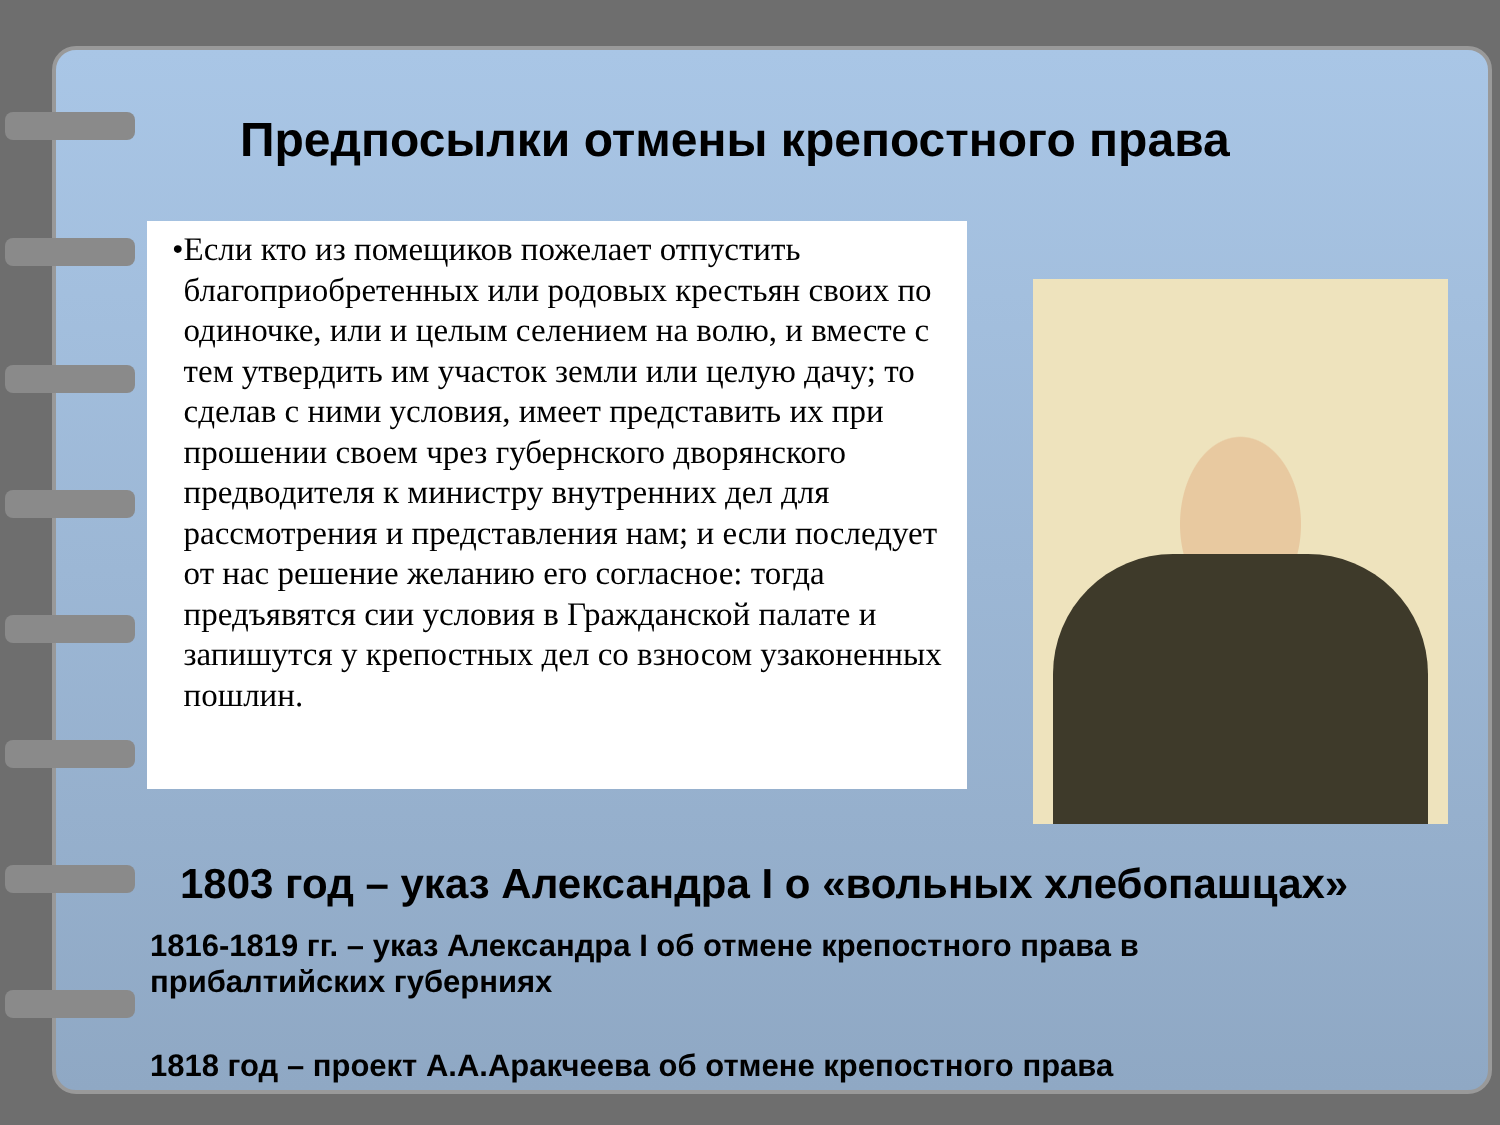Предпосылки отмены крепостного права
• Если кто из помещиков пожелает отпустить благоприобретенных или родовых крестьян своих по одиночке, или и целым селением на волю, и вместе с тем утвердить им участок земли или целую дачу; то сделав с ними условия, имеет представить их при прошении своем чрез губернского дворянского предводителя к министру внутренних дел для рассмотрения и представления нам; и если последует от нас решение желанию его согласное: тогда предъявятся сии условия в Гражданской палате и запишутся у крепостных дел со взносом узаконенных пошлин.
1803 год – указ Александра I о «вольных хлебопашцах»
1816-1819 гг. – указ Александра I об отмене крепостного права в прибалтийских губерниях
1818 год – проект А.А.Аракчеева об отмене крепостного права